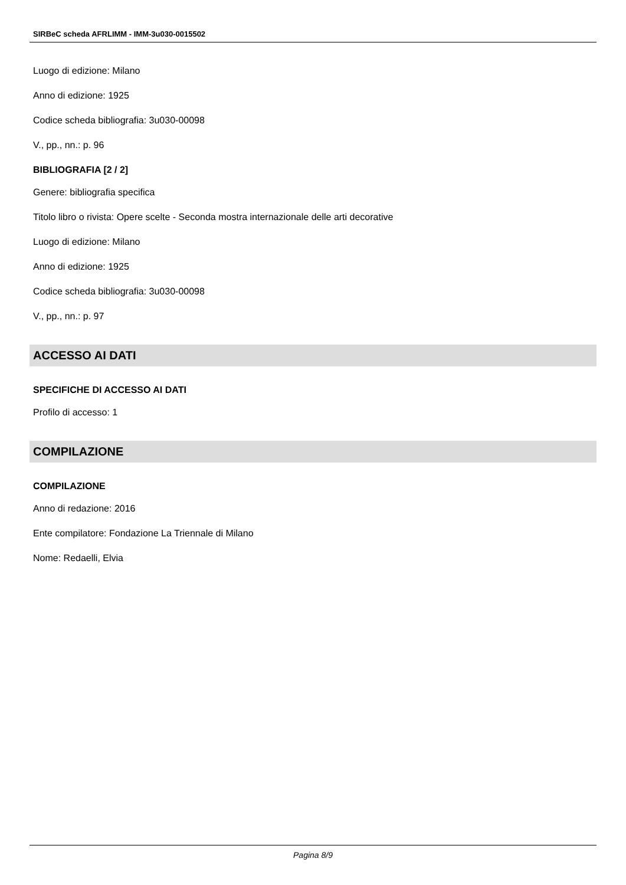SIRBeC scheda AFRLIMM - IMM-3u030-0015502
Luogo di edizione: Milano
Anno di edizione: 1925
Codice scheda bibliografia: 3u030-00098
V., pp., nn.: p. 96
BIBLIOGRAFIA [2 / 2]
Genere: bibliografia specifica
Titolo libro o rivista: Opere scelte - Seconda mostra internazionale delle arti decorative
Luogo di edizione: Milano
Anno di edizione: 1925
Codice scheda bibliografia: 3u030-00098
V., pp., nn.: p. 97
ACCESSO AI DATI
SPECIFICHE DI ACCESSO AI DATI
Profilo di accesso: 1
COMPILAZIONE
COMPILAZIONE
Anno di redazione: 2016
Ente compilatore: Fondazione La Triennale di Milano
Nome: Redaelli, Elvia
Pagina 8/9